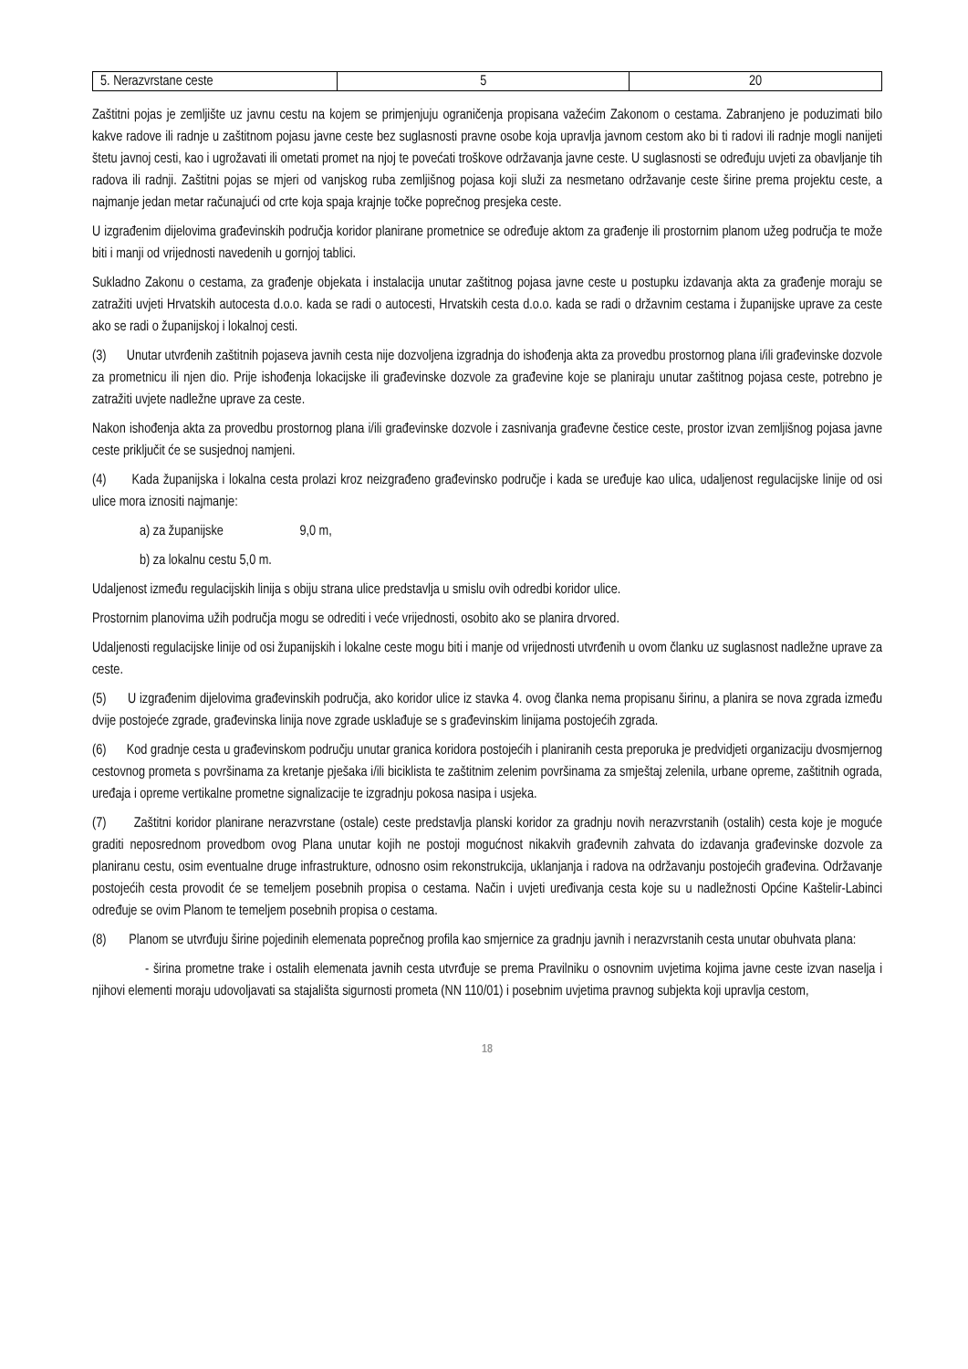| 5. Nerazvrstane ceste | 5 | 20 |
Zaštitni pojas je zemljište uz javnu cestu na kojem se primjenjuju ograničenja propisana važećim Zakonom o cestama. Zabranjeno je poduzimati bilo kakve radove ili radnje u zaštitnom pojasu javne ceste bez suglasnosti pravne osobe koja upravlja javnom cestom ako bi ti radovi ili radnje mogli nanijeti štetu javnoj cesti, kao i ugrožavati ili ometati promet na njoj te povećati troškove održavanja javne ceste. U suglasnosti se određuju uvjeti za obavljanje tih radova ili radnji. Zaštitni pojas se mjeri od vanjskog ruba zemljišnog pojasa koji služi za nesmetano održavanje ceste širine prema projektu ceste, a najmanje jedan metar računajući od crte koja spaja krajnje točke poprečnog presjeka ceste.
U izgrađenim dijelovima građevinskih područja koridor planirane prometnice se određuje aktom za građenje ili prostornim planom užeg područja te može biti i manji od vrijednosti navedenih u gornjoj tablici.
Sukladno Zakonu o cestama, za građenje objekata i instalacija unutar zaštitnog pojasa javne ceste u postupku izdavanja akta za građenje moraju se zatražiti uvjeti Hrvatskih autocesta d.o.o. kada se radi o autocesti, Hrvatskih cesta d.o.o. kada se radi o državnim cestama i županijske uprave za ceste ako se radi o županijskoj i lokalnoj cesti.
(3) Unutar utvrđenih zaštitnih pojaseva javnih cesta nije dozvoljena izgradnja do ishođenja akta za provedbu prostornog plana i/ili građevinske dozvole za prometnicu ili njen dio. Prije ishođenja lokacijske ili građevinske dozvole za građevine koje se planiraju unutar zaštitnog pojasa ceste, potrebno je zatražiti uvjete nadležne uprave za ceste.
Nakon ishođenja akta za provedbu prostornog plana i/ili građevinske dozvole i zasnivanja građevne čestice ceste, prostor izvan zemljišnog pojasa javne ceste priključit će se susjednoj namjeni.
(4) Kada županijska i lokalna cesta prolazi kroz neizgrađeno građevinsko područje i kada se uređuje kao ulica, udaljenost regulacijske linije od osi ulice mora iznositi najmanje:
a) za županijske 9,0 m,
b) za lokalnu cestu 5,0 m.
Udaljenost između regulacijskih linija s obiju strana ulice predstavlja u smislu ovih odredbi koridor ulice.
Prostornim planovima užih područja mogu se odrediti i veće vrijednosti, osobito ako se planira drvored.
Udaljenosti regulacijske linije od osi županijskih i lokalne ceste mogu biti i manje od vrijednosti utvrđenih u ovom članku uz suglasnost nadležne uprave za ceste.
(5) U izgrađenim dijelovima građevinskih područja, ako koridor ulice iz stavka 4. ovog članka nema propisanu širinu, a planira se nova zgrada između dvije postojeće zgrade, građevinska linija nove zgrade usklađuje se s građevinskim linijama postojećih zgrada.
(6) Kod gradnje cesta u građevinskom području unutar granica koridora postojećih i planiranih cesta preporuka je predvidjeti organizaciju dvosmjernog cestovnog prometa s površinama za kretanje pješaka i/ili biciklista te zaštitnim zelenim površinama za smještaj zelenila, urbane opreme, zaštitnih ograda, uređaja i opreme vertikalne prometne signalizacije te izgradnju pokosa nasipa i usjeka.
(7) Zaštitni koridor planirane nerazvrstane (ostale) ceste predstavlja planski koridor za gradnju novih nerazvrstanih (ostalih) cesta koje je moguće graditi neposrednom provedbom ovog Plana unutar kojih ne postoji mogućnost nikakvih građevnih zahvata do izdavanja građevinske dozvole za planiranu cestu, osim eventualne druge infrastrukture, odnosno osim rekonstrukcija, uklanjanja i radova na održavanju postojećih građevina. Održavanje postojećih cesta provodit će se temeljem posebnih propisa o cestama. Način i uvjeti uređivanja cesta koje su u nadležnosti Općine Kaštelir-Labinci određuje se ovim Planom te temeljem posebnih propisa o cestama.
(8) Planom se utvrđuju širine pojedinih elemenata poprečnog profila kao smjernice za gradnju javnih i nerazvrstanih cesta unutar obuhvata plana:
- širina prometne trake i ostalih elemenata javnih cesta utvrđuje se prema Pravilniku o osnovnim uvjetima kojima javne ceste izvan naselja i njihovi elementi moraju udovoljavati sa stajališta sigurnosti prometa (NN 110/01) i posebnim uvjetima pravnog subjekta koji upravlja cestom,
18